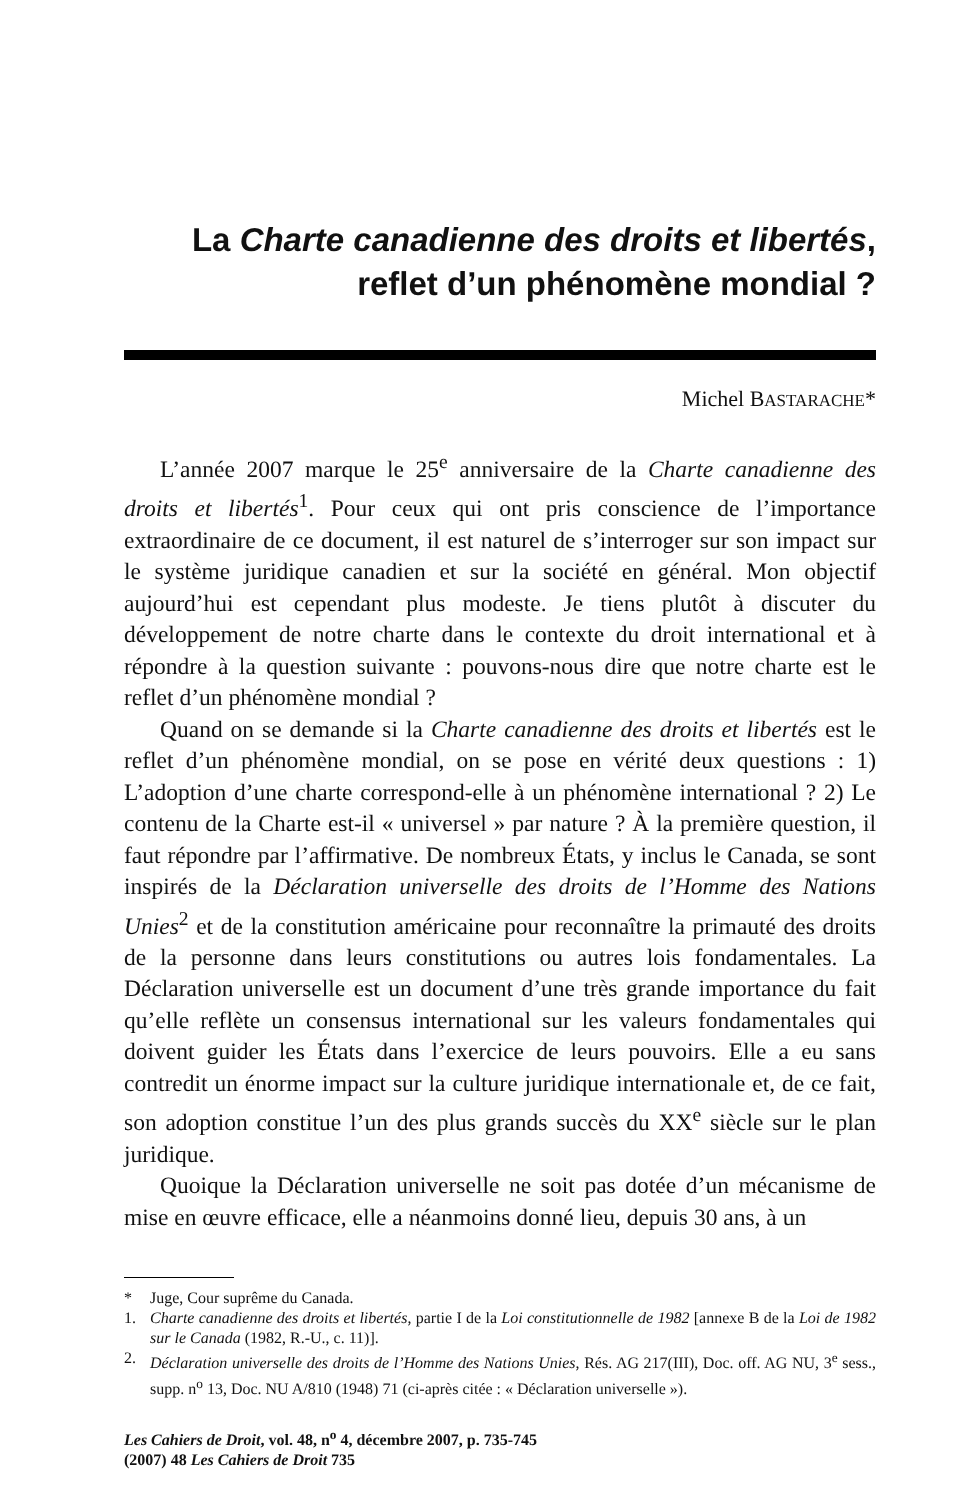La Charte canadienne des droits et libertés,
reflet d’un phénomène mondial ?
Michel BASTARACHE*
L’année 2007 marque le 25<sup>e</sup> anniversaire de la Charte canadienne des droits et libertés<sup>1</sup>. Pour ceux qui ont pris conscience de l’importance extraordinaire de ce document, il est naturel de s’interroger sur son impact sur le système juridique canadien et sur la société en général. Mon objectif aujourd’hui est cependant plus modeste. Je tiens plutôt à discuter du développement de notre charte dans le contexte du droit international et à répondre à la question suivante : pouvons-nous dire que notre charte est le reflet d’un phénomène mondial ?
Quand on se demande si la Charte canadienne des droits et libertés est le reflet d’un phénomène mondial, on se pose en vérité deux questions : 1) L’adoption d’une charte correspond-elle à un phénomène international ? 2) Le contenu de la Charte est-il « universel » par nature ? À la première question, il faut répondre par l’affirmative. De nombreux États, y inclus le Canada, se sont inspirés de la Déclaration universelle des droits de l’Homme des Nations Unies<sup>2</sup> et de la constitution américaine pour reconnaître la primauté des droits de la personne dans leurs constitutions ou autres lois fondamentales. La Déclaration universelle est un document d’une très grande importance du fait qu’elle reflète un consensus international sur les valeurs fondamentales qui doivent guider les États dans l’exercice de leurs pouvoirs. Elle a eu sans contredit un énorme impact sur la culture juridique internationale et, de ce fait, son adoption constitue l’un des plus grands succès du XX<sup>e</sup> siècle sur le plan juridique.
Quoique la Déclaration universelle ne soit pas dotée d’un mécanisme de mise en œuvre efficace, elle a néanmoins donné lieu, depuis 30 ans, à un
* Juge, Cour suprême du Canada.
1. Charte canadienne des droits et libertés, partie I de la Loi constitutionnelle de 1982 [annexe B de la Loi de 1982 sur le Canada (1982, R.-U., c. 11)].
2. Déclaration universelle des droits de l’Homme des Nations Unies, Rés. AG 217(III), Doc. off. AG NU, 3<sup>e</sup> sess., supp. n<sup>o</sup> 13, Doc. NU A/810 (1948) 71 (ci-après citée : « Déclaration universelle »).
Les Cahiers de Droit, vol. 48, n<sup>o</sup> 4, décembre 2007, p. 735-745
(2007) 48 Les Cahiers de Droit 735